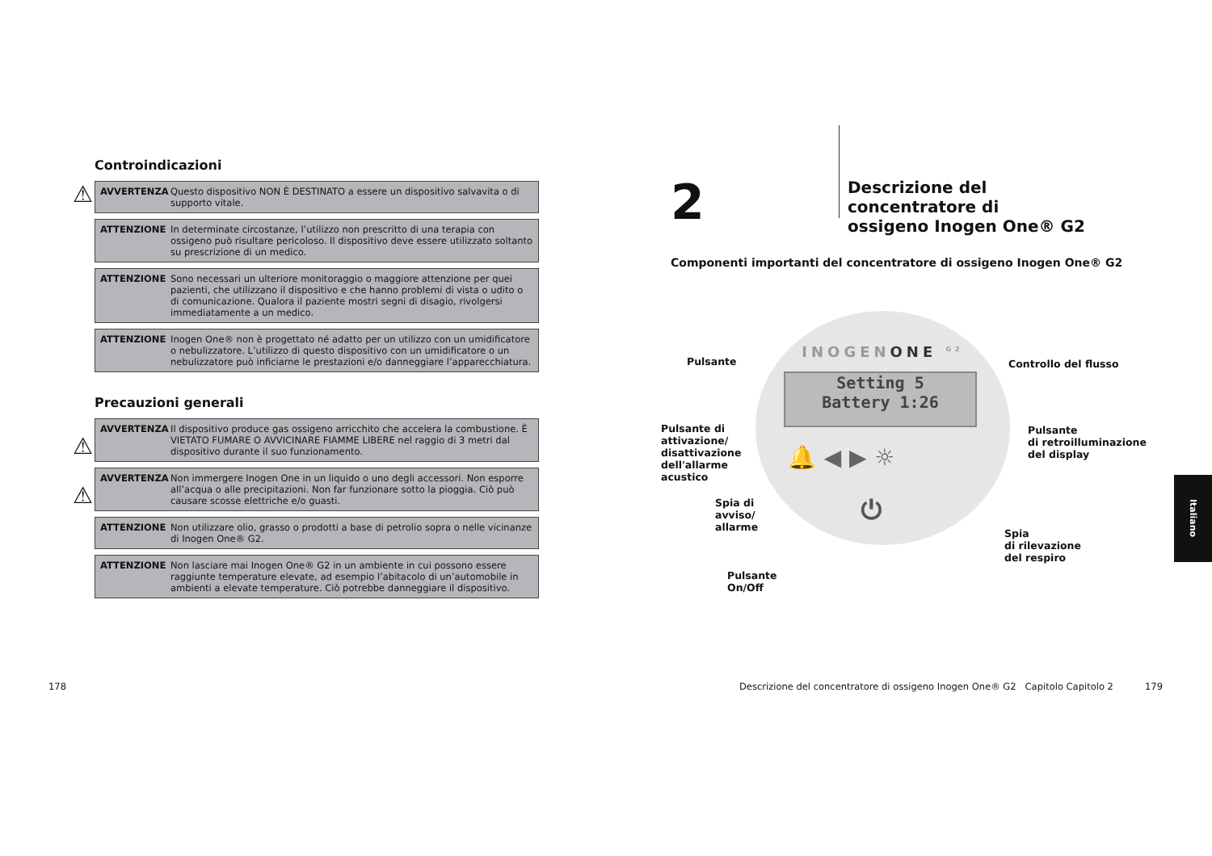Controindicazioni
⚠ AVVERTENZA Questo dispositivo NON È DESTINATO a essere un dispositivo salvavita o di supporto vitale.
ATTENZIONE In determinate circostanze, l’utilizzo non prescritto di una terapia con ossigeno può risultare pericoloso. Il dispositivo deve essere utilizzato soltanto su prescrizione di un medico.
ATTENZIONE Sono necessari un ulteriore monitoraggio o maggiore attenzione per quei pazienti, che utilizzano il dispositivo e che hanno problemi di vista o udito o di comunicazione. Qualora il paziente mostri segni di disagio, rivolgersi immediatamente a un medico.
ATTENZIONE Inogen One® non è progettato né adatto per un utilizzo con un umidificatore o nebulizzatore. L’utilizzo di questo dispositivo con un umidificatore o un nebulizzatore può inficiarne le prestazioni e/o danneggiare l’apparecchiatura.
Precauzioni generali
⚠
AVVERTENZA Il dispositivo produce gas ossigeno arricchito che accelera la combustione. È VIETATO FUMARE O AVVICINARE FIAMME LIBERE nel raggio di 3 metri dal dispositivo durante il suo funzionamento.
⚠
AVVERTENZA Non immergere Inogen One in un liquido o uno degli accessori. Non esporre all’acqua o alle precipitazioni. Non far funzionare sotto la pioggia. Ciò può causare scosse elettriche e/o guasti.
ATTENZIONE Non utilizzare olio, grasso o prodotti a base di petrolio sopra o nelle vicinanze di Inogen One® G2.
ATTENZIONE Non lasciare mai Inogen One® G2 in un ambiente in cui possono essere raggiunte temperature elevate, ad esempio l’abitacolo di un’automobile in ambienti a elevate temperature. Ciò potrebbe danneggiare il dispositivo.
2
Descrizione del concentratore di
ossigeno Inogen One® G2
Componenti importanti del concentratore di ossigeno Inogen One® G2
INOGENONE <sup>G2</sup>
Setting 5
Battery 1:26
🔔 ◀ ▶ ☼
⏻
Pulsante Controllo del flusso
Pulsante di
attivazione/
disattivazione
dell'allarme
acustico
Pulsante
di retroilluminazione
del display
Spia di
avviso/
allarme
Spia
di rilevazione
del respiro
Pulsante
On/Off
178
Descrizione del concentratore di ossigeno Inogen One® G2 Capitolo Capitolo 2
179
Italiano